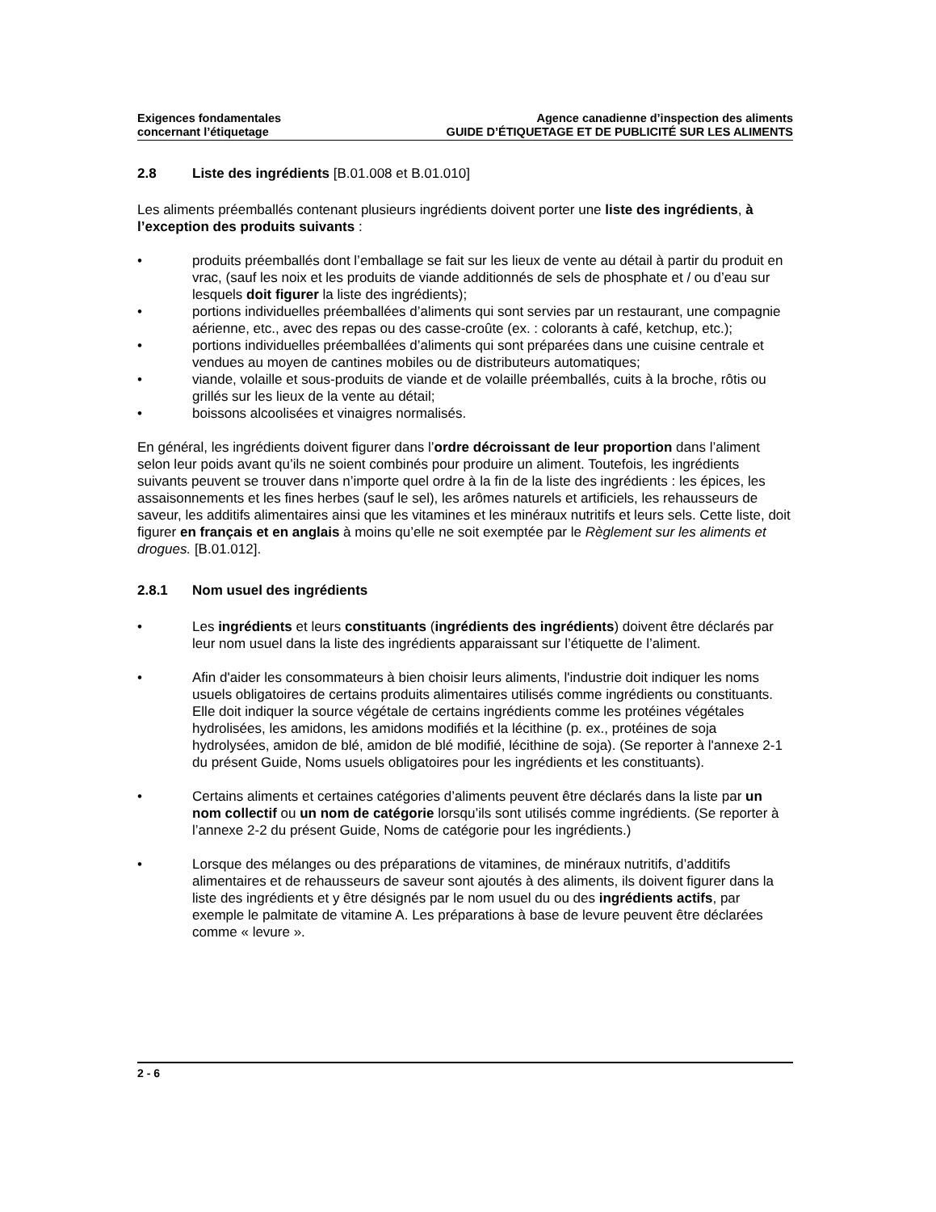Exigences fondamentales
concernant l’étiquetage
Agence canadienne d’inspection des aliments
GUIDE D’ÉTIQUETAGE ET DE PUBLICITÉ SUR LES ALIMENTS
2.8 Liste des ingrédients [B.01.008 et B.01.010]
Les aliments préemballés contenant plusieurs ingrédients doivent porter une liste des ingrédients, à l’exception des produits suivants :
• produits préemballés dont l’emballage se fait sur les lieux de vente au détail à partir du produit en vrac, (sauf les noix et les produits de viande additionnés de sels de phosphate et / ou d’eau sur lesquels doit figurer la liste des ingrédients);
• portions individuelles préemballées d’aliments qui sont servies par un restaurant, une compagnie aérienne, etc., avec des repas ou des casse-croûte (ex. : colorants à café, ketchup, etc.);
• portions individuelles préemballées d’aliments qui sont préparées dans une cuisine centrale et vendues au moyen de cantines mobiles ou de distributeurs automatiques;
• viande, volaille et sous-produits de viande et de volaille préemballés, cuits à la broche, rôtis ou grillés sur les lieux de la vente au détail;
• boissons alcoolisées et vinaigres normalisés.
En général, les ingrédients doivent figurer dans l’ordre décroissant de leur proportion dans l’aliment selon leur poids avant qu’ils ne soient combinés pour produire un aliment. Toutefois, les ingrédients suivants peuvent se trouver dans n’importe quel ordre à la fin de la liste des ingrédients : les épices, les assaisonnements et les fines herbes (sauf le sel), les arômes naturels et artificiels, les rehausseurs de saveur, les additifs alimentaires ainsi que les vitamines et les minéraux nutritifs et leurs sels. Cette liste, doit figurer en français et en anglais à moins qu’elle ne soit exemptée par le Règlement sur les aliments et drogues. [B.01.012].
2.8.1 Nom usuel des ingrédients
• Les ingrédients et leurs constituants (ingrédients des ingrédients) doivent être déclarés par leur nom usuel dans la liste des ingrédients apparaissant sur l’étiquette de l’aliment.
• Afin d'aider les consommateurs à bien choisir leurs aliments, l'industrie doit indiquer les noms usuels obligatoires de certains produits alimentaires utilisés comme ingrédients ou constituants. Elle doit indiquer la source végétale de certains ingrédients comme les protéines végétales hydrolisées, les amidons, les amidons modifiés et la lécithine (p. ex., protéines de soja hydrolysées, amidon de blé, amidon de blé modifié, lécithine de soja). (Se reporter à l'annexe 2-1 du présent Guide, Noms usuels obligatoires pour les ingrédients et les constituants).
• Certains aliments et certaines catégories d’aliments peuvent être déclarés dans la liste par un nom collectif ou un nom de catégorie lorsqu’ils sont utilisés comme ingrédients. (Se reporter à l’annexe 2-2 du présent Guide, Noms de catégorie pour les ingrédients.)
• Lorsque des mélanges ou des préparations de vitamines, de minéraux nutritifs, d’additifs alimentaires et de rehausseurs de saveur sont ajoutés à des aliments, ils doivent figurer dans la liste des ingrédients et y être désignés par le nom usuel du ou des ingrédients actifs, par exemple le palmitate de vitamine A. Les préparations à base de levure peuvent être déclarées comme « levure ».
2 - 6